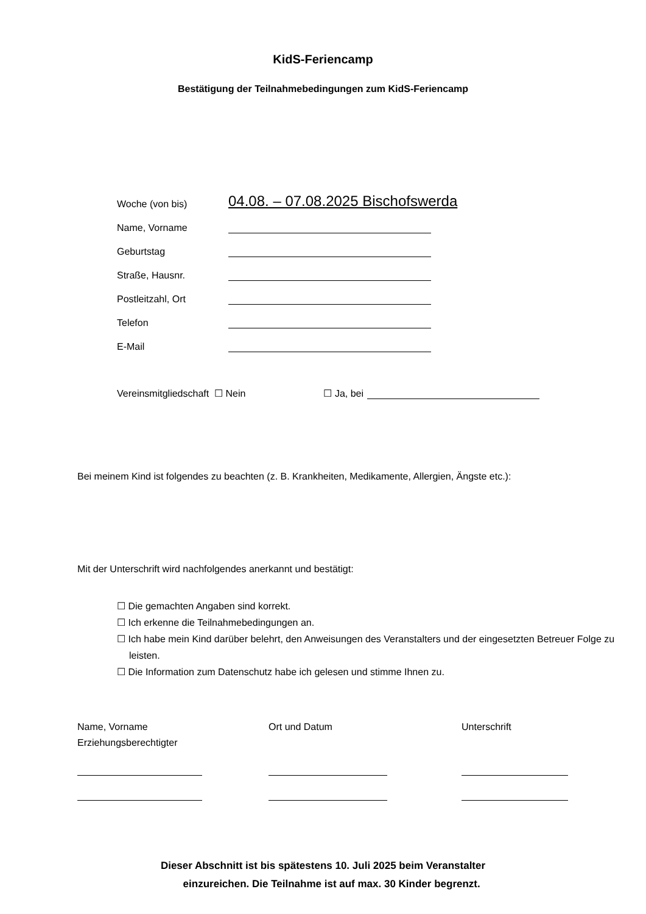KidS-Feriencamp
Bestätigung der Teilnahmebedingungen zum KidS-Feriencamp
Woche (von bis) 04.08. – 07.08.2025 Bischofswerda
Name, Vorname
Geburtstag
Straße, Hausnr.
Postleitzahl, Ort
Telefon
E-Mail
Vereinsmitgliedschaft ☐ Nein ☐ Ja, bei
Bei meinem Kind ist folgendes zu beachten (z. B. Krankheiten, Medikamente, Allergien, Ängste etc.):
Mit der Unterschrift wird nachfolgendes anerkannt und bestätigt:
☐ Die gemachten Angaben sind korrekt.
☐ Ich erkenne die Teilnahmebedingungen an.
☐ Ich habe mein Kind darüber belehrt, den Anweisungen des Veranstalters und der eingesetzten Betreuer Folge zu leisten.
☐ Die Information zum Datenschutz habe ich gelesen und stimme Ihnen zu.
Name, Vorname
Erziehungsberechtigter
Ort und Datum
Unterschrift
Dieser Abschnitt ist bis spätestens 10. Juli 2025 beim Veranstalter
einzureichen. Die Teilnahme ist auf max. 30 Kinder begrenzt.